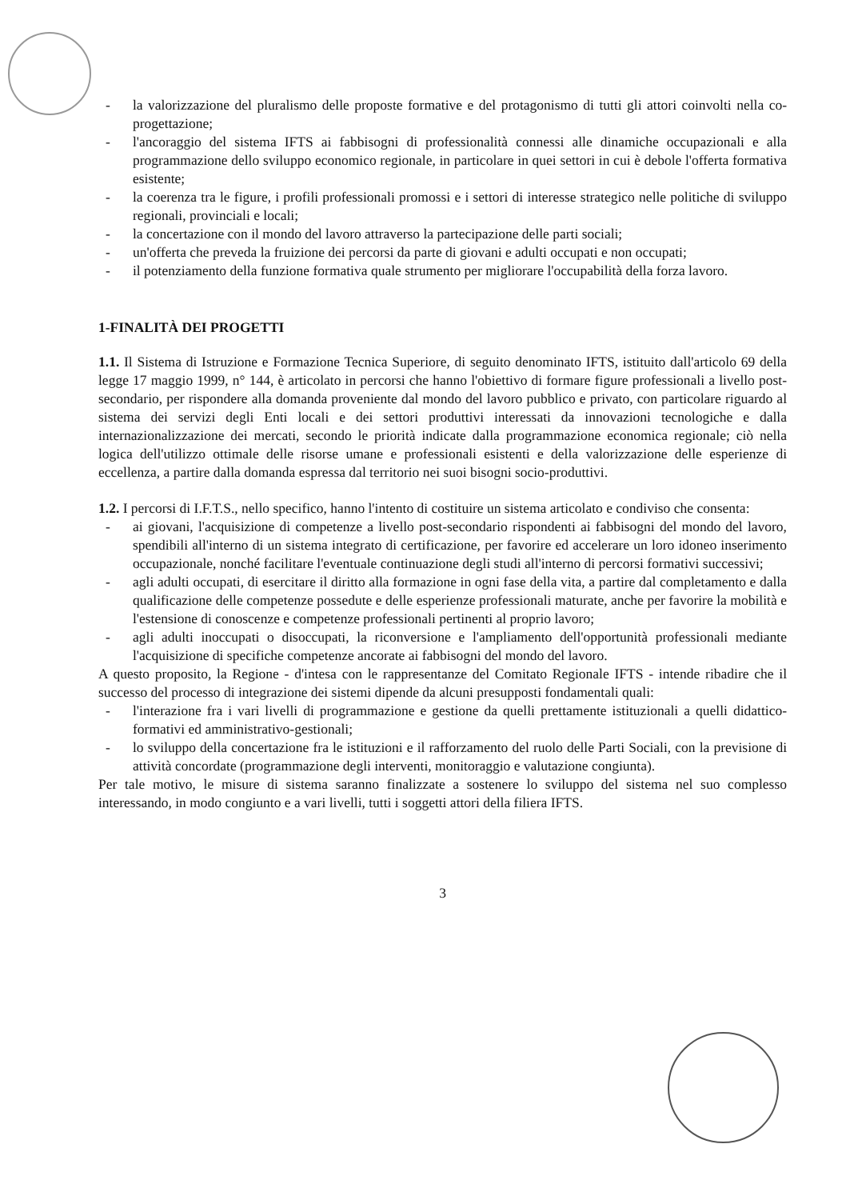- la valorizzazione del pluralismo delle proposte formative e del protagonismo di tutti gli attori coinvolti nella co-progettazione;
- l'ancoraggio del sistema IFTS ai fabbisogni di professionalità connessi alle dinamiche occupazionali e alla programmazione dello sviluppo economico regionale, in particolare in quei settori in cui è debole l'offerta formativa esistente;
- la coerenza tra le figure, i profili professionali promossi e i settori di interesse strategico nelle politiche di sviluppo regionali, provinciali e locali;
- la concertazione con il mondo del lavoro attraverso la partecipazione delle parti sociali;
- un'offerta che preveda la fruizione dei percorsi da parte di giovani e adulti occupati e non occupati;
- il potenziamento della funzione formativa quale strumento per migliorare l'occupabilità della forza lavoro.
1-FINALITÀ DEI PROGETTI
1.1. Il Sistema di Istruzione e Formazione Tecnica Superiore, di seguito denominato IFTS, istituito dall'articolo 69 della legge 17 maggio 1999, n° 144, è articolato in percorsi che hanno l'obiettivo di formare figure professionali a livello post-secondario, per rispondere alla domanda proveniente dal mondo del lavoro pubblico e privato, con particolare riguardo al sistema dei servizi degli Enti locali e dei settori produttivi interessati da innovazioni tecnologiche e dalla internazionalizzazione dei mercati, secondo le priorità indicate dalla programmazione economica regionale; ciò nella logica dell'utilizzo ottimale delle risorse umane e professionali esistenti e della valorizzazione delle esperienze di eccellenza, a partire dalla domanda espressa dal territorio nei suoi bisogni socio-produttivi.
1.2. I percorsi di I.F.T.S., nello specifico, hanno l'intento di costituire un sistema articolato e condiviso che consenta:
- ai giovani, l'acquisizione di competenze a livello post-secondario rispondenti ai fabbisogni del mondo del lavoro, spendibili all'interno di un sistema integrato di certificazione, per favorire ed accelerare un loro idoneo inserimento occupazionale, nonché facilitare l'eventuale continuazione degli studi all'interno di percorsi formativi successivi;
- agli adulti occupati, di esercitare il diritto alla formazione in ogni fase della vita, a partire dal completamento e dalla qualificazione delle competenze possedute e delle esperienze professionali maturate, anche per favorire la mobilità e l'estensione di conoscenze e competenze professionali pertinenti al proprio lavoro;
- agli adulti inoccupati o disoccupati, la riconversione e l'ampliamento dell'opportunità professionali mediante l'acquisizione di specifiche competenze ancorate ai fabbisogni del mondo del lavoro.
A questo proposito, la Regione - d'intesa con le rappresentanze del Comitato Regionale IFTS - intende ribadire che il successo del processo di integrazione dei sistemi dipende da alcuni presupposti fondamentali quali:
- l'interazione fra i vari livelli di programmazione e gestione da quelli prettamente istituzionali a quelli didattico-formativi ed amministrativo-gestionali;
- lo sviluppo della concertazione fra le istituzioni e il rafforzamento del ruolo delle Parti Sociali, con la previsione di attività concordate (programmazione degli interventi, monitoraggio e valutazione congiunta).
Per tale motivo, le misure di sistema saranno finalizzate a sostenere lo sviluppo del sistema nel suo complesso interessando, in modo congiunto e a vari livelli, tutti i soggetti attori della filiera IFTS.
3